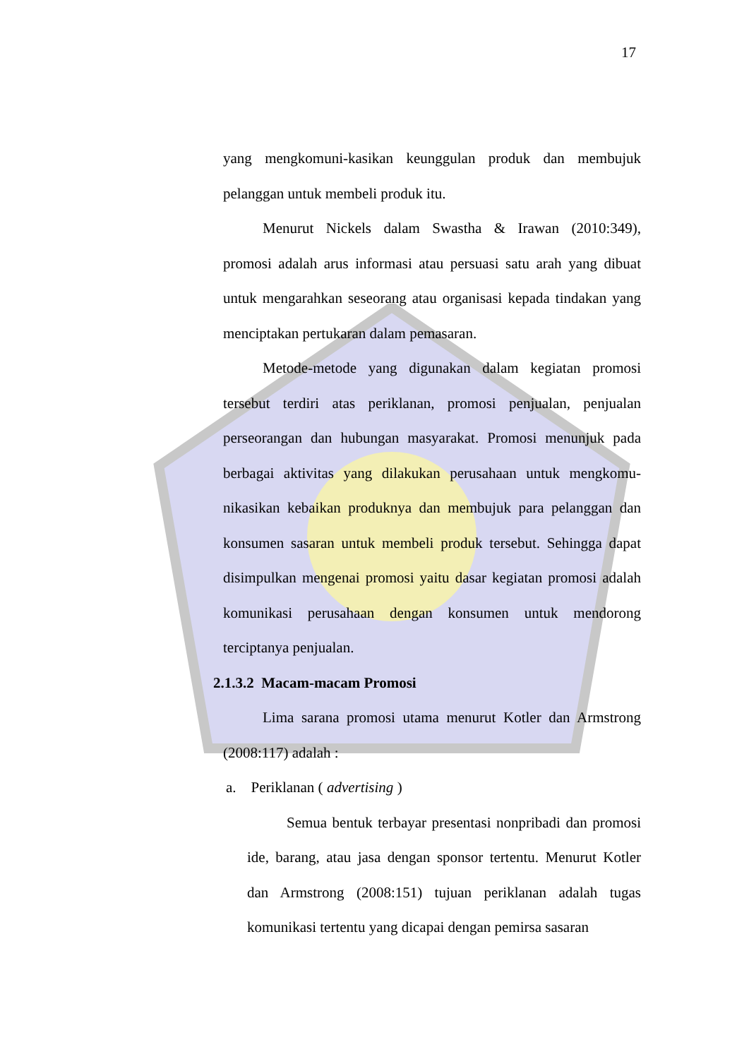17
yang mengkomuni-kasikan keunggulan produk dan membujuk pelanggan untuk membeli produk itu.
Menurut Nickels dalam Swastha & Irawan (2010:349), promosi adalah arus informasi atau persuasi satu arah yang dibuat untuk mengarahkan seseorang atau organisasi kepada tindakan yang menciptakan pertukaran dalam pemasaran.
Metode-metode yang digunakan dalam kegiatan promosi tersebut terdiri atas periklanan, promosi penjualan, penjualan perseorangan dan hubungan masyarakat. Promosi menunjuk pada berbagai aktivitas yang dilakukan perusahaan untuk mengkomu-nikasikan kebaikan produknya dan membujuk para pelanggan dan konsumen sasaran untuk membeli produk tersebut. Sehingga dapat disimpulkan mengenai promosi yaitu dasar kegiatan promosi adalah komunikasi perusahaan dengan konsumen untuk mendorong terciptanya penjualan.
2.1.3.2 Macam-macam Promosi
Lima sarana promosi utama menurut Kotler dan Armstrong (2008:117) adalah :
a. Periklanan ( advertising )
Semua bentuk terbayar presentasi nonpribadi dan promosi ide, barang, atau jasa dengan sponsor tertentu. Menurut Kotler dan Armstrong (2008:151) tujuan periklanan adalah tugas komunikasi tertentu yang dicapai dengan pemirsa sasaran